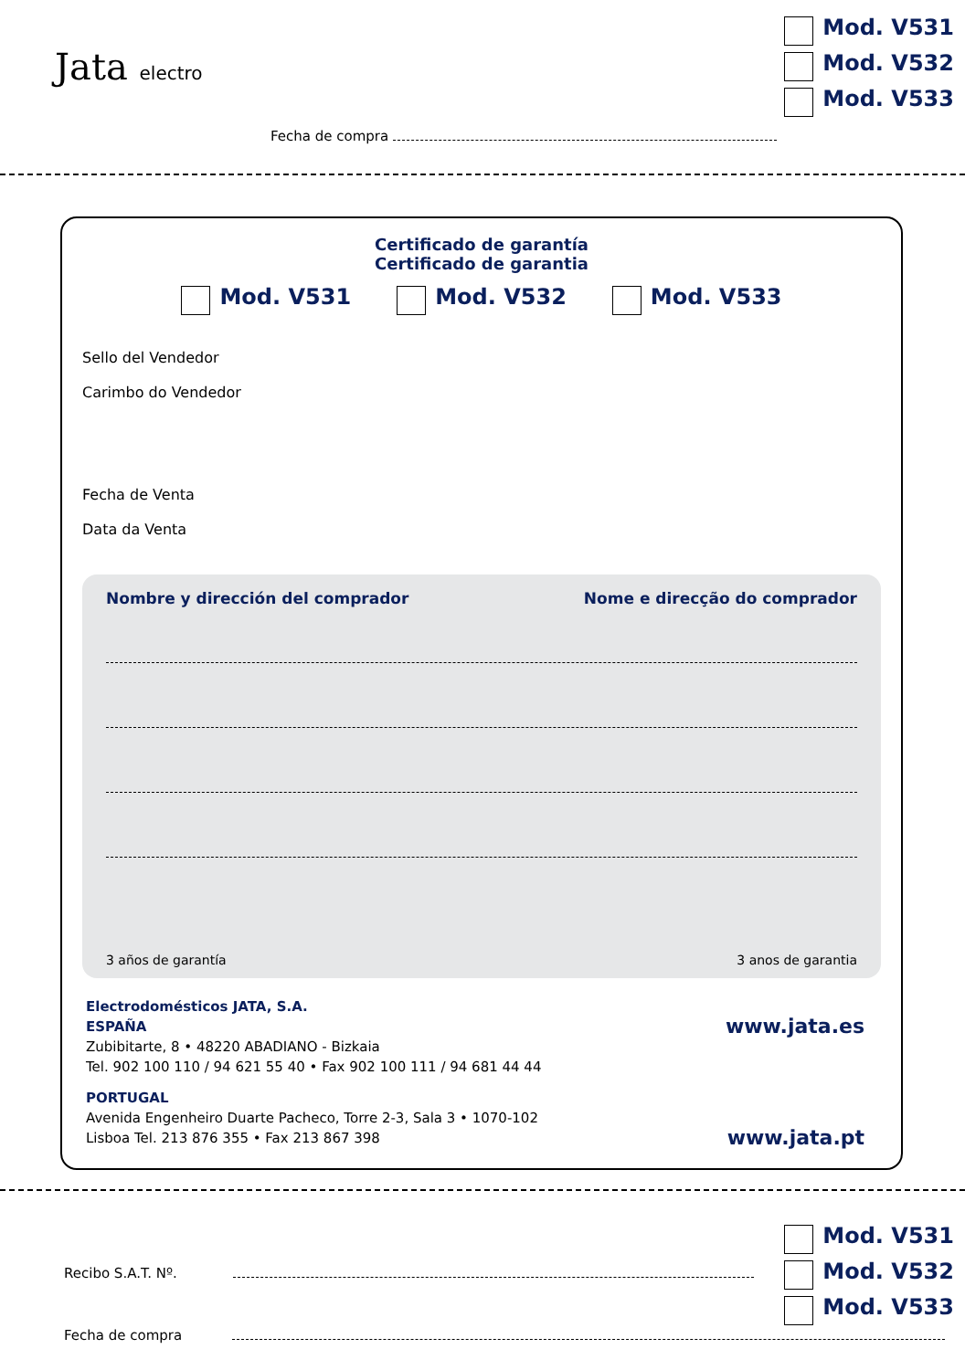Jata electro
Mod. V531
Mod. V532
Mod. V533
Fecha de compra
Certificado de garantía
Certificado de garantia
Mod. V531 Mod. V532 Mod. V533
Sello del Vendedor
Carimbo do Vendedor
Fecha de Venta
Data da Venta
Nombre y dirección del comprador Nome e direcção do comprador
3 años de garantía 3 anos de garantia
Electrodomésticos JATA, S.A.
ESPAÑA
Zubibitarte, 8 • 48220 ABADIANO - Bizkaia
Tel. 902 100 110 / 94 621 55 40 • Fax 902 100 111 / 94 681 44 44
PORTUGAL
Avenida Engenheiro Duarte Pacheco, Torre 2-3, Sala 3 • 1070-102
Lisboa Tel. 213 876 355 • Fax 213 867 398
www.jata.es
www.jata.pt
Mod. V531
Mod. V532
Mod. V533
Recibo S.A.T. Nº.
Fecha de compra